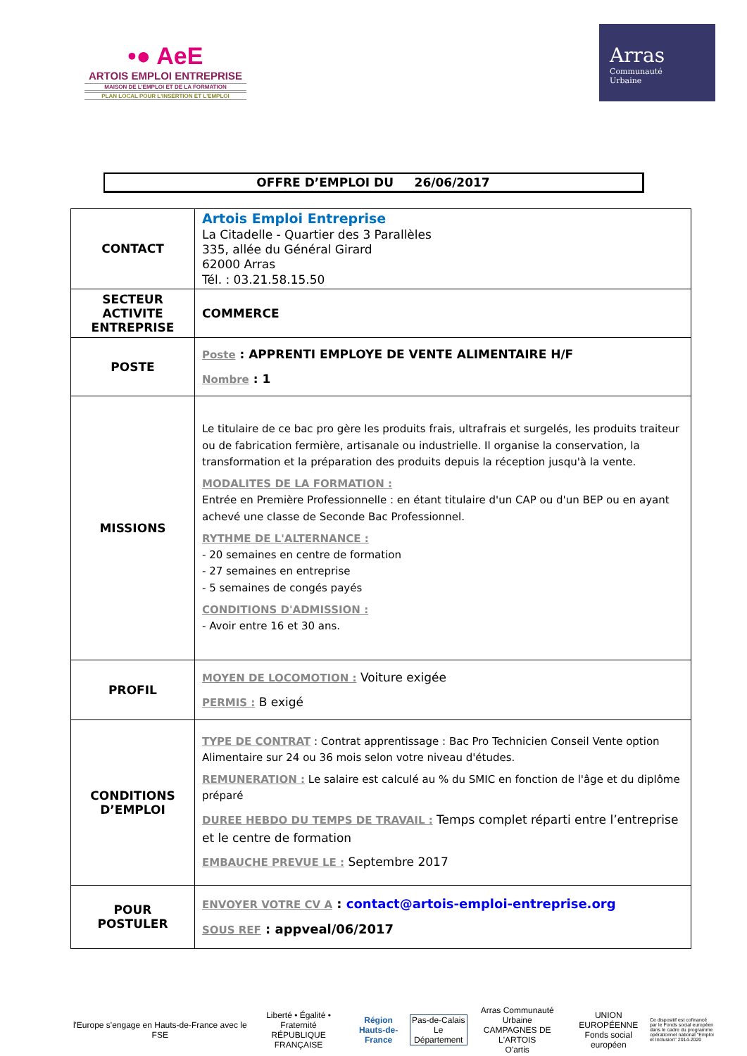•● AeE
ARTOIS EMPLOI ENTREPRISE
MAISON DE L'EMPLOI ET DE LA FORMATION
PLAN LOCAL POUR L'INSERTION ET L'EMPLOI
Arras
Communauté
Urbaine
OFFRE D’EMPLOI DU 26/06/2017
| CONTACT | Artois Emploi Entreprise La Citadelle - Quartier des 3 Parallèles 335, allée du Général Girard 62000 Arras Tél. : 03.21.58.15.50 |
| SECTEUR ACTIVITE ENTREPRISE | COMMERCE |
| POSTE | Poste : APPRENTI EMPLOYE DE VENTE ALIMENTAIRE H/F Nombre : 1 |
| MISSIONS | Le titulaire de ce bac pro gère les produits frais, ultrafrais et surgelés, les produits traiteur ou de fabrication fermière, artisanale ou industrielle. Il organise la conservation, la transformation et la préparation des produits depuis la réception jusqu'à la vente. MODALITES DE LA FORMATION : Entrée en Première Professionnelle : en étant titulaire d'un CAP ou d'un BEP ou en ayant achevé une classe de Seconde Bac Professionnel. RYTHME DE L'ALTERNANCE : - 20 semaines en centre de formation - 27 semaines en entreprise - 5 semaines de congés payés CONDITIONS D'ADMISSION : - Avoir entre 16 et 30 ans. |
| PROFIL | MOYEN DE LOCOMOTION : Voiture exigée PERMIS : B exigé |
| CONDITIONS D’EMPLOI | TYPE DE CONTRAT : Contrat apprentissage : Bac Pro Technicien Conseil Vente option Alimentaire sur 24 ou 36 mois selon votre niveau d'études. REMUNERATION : Le salaire est calculé au % du SMIC en fonction de l'âge et du diplôme préparé DUREE HEBDO DU TEMPS DE TRAVAIL : Temps complet réparti entre l’entreprise et le centre de formation EMBAUCHE PREVUE LE : Septembre 2017 |
| POUR POSTULER | ENVOYER VOTRE CV A : contact@artois-emploi-entreprise.org SOUS REF : appveal/06/2017 |
l'Europe s'engage en Hauts-de-France avec le FSE
Liberté • Égalité • Fraternité
RÉPUBLIQUE FRANÇAISE
Région
Hauts-de-France
Pas-de-Calais
Le Département
Arras Communauté Urbaine
CAMPAGNES DE L'ARTOIS
O'artis
UNION EUROPÉENNE
Fonds social européen
Ce dispositif est cofinancé par le Fonds social européen dans le cadre du programme opérationnel national "Emploi et Inclusion" 2014-2020